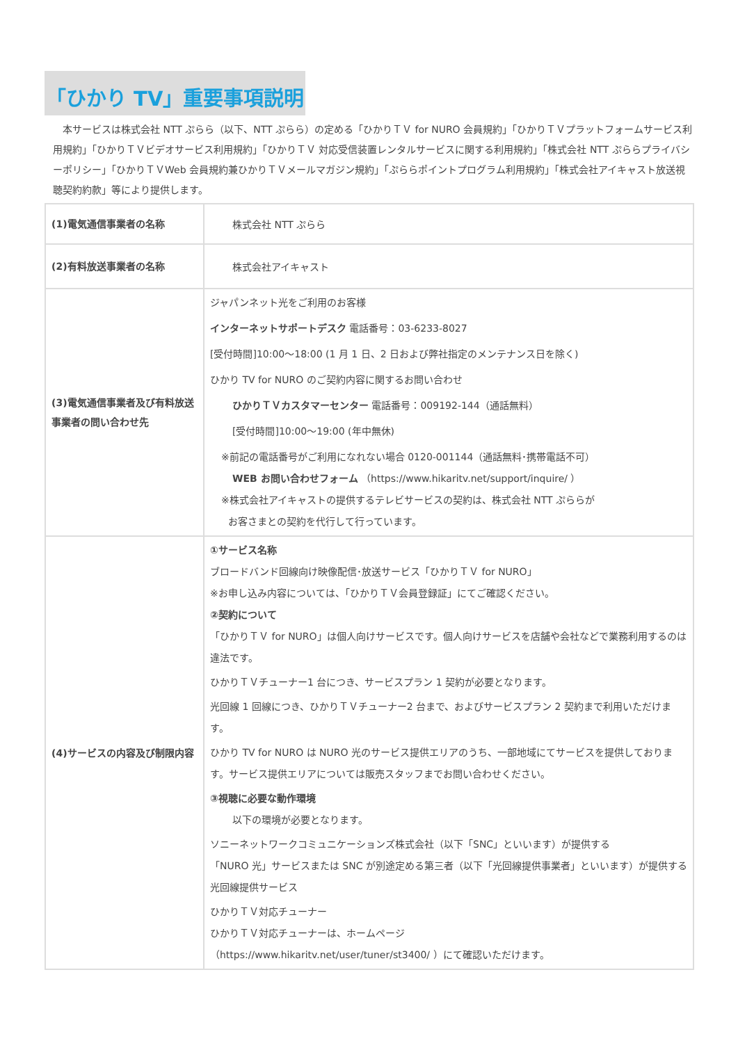「ひかり TV」重要事項説明
　本サービスは株式会社 NTT ぷらら（以下、NTT ぷらら）の定める「ひかりＴＶ for NURO 会員規約」「ひかりＴＶプラットフォームサービス利用規約」「ひかりＴＶビデオサービス利用規約」「ひかりＴＶ 対応受信装置レンタルサービスに関する利用規約」「株式会社 NTT ぷららプライバシーポリシー」「ひかりＴＶWeb 会員規約兼ひかりＴＶメールマガジン規約」「ぷららポイントプログラム利用規約」「株式会社アイキャスト放送視聴契約約款」等により提供します。
| (1)電気通信事業者の名称 | 株式会社 NTT ぷらら |
| (2)有料放送事業者の名称 | 株式会社アイキャスト |
| (3)電気通信事業者及び有料放送事業者の問い合わせ先 | ジャパンネット光をご利用のお客様 インターネットサポートデスク 電話番号：03-6233-8027 [受付時間]10:00～18:00 (1 月 1 日、2 日および弊社指定のメンテナンス日を除く) ひかり TV for NURO のご契約内容に関するお問い合わせ ひかりＴＶカスタマーセンター 電話番号：009192-144（通話無料） [受付時間]10:00～19:00 (年中無休) ※前記の電話番号がご利用になれない場合 0120-001144（通話無料･携帯電話不可） WEB お問い合わせフォーム （https://www.hikaritv.net/support/inquire/ ） ※株式会社アイキャストの提供するテレビサービスの契約は、株式会社 NTT ぷららが お客さまとの契約を代行して行っています。 |
| (4)サービスの内容及び制限内容 | ①サービス名称 ブロードバンド回線向け映像配信･放送サービス「ひかりＴＶ for NURO」 ※お申し込み内容については、「ひかりＴＶ会員登録証」にてご確認ください。 ②契約について 「ひかりＴＶ for NURO」は個人向けサービスです。個人向けサービスを店舗や会社などで業務利用するのは違法です。 ひかりＴＶチューナー1 台につき、サービスプラン 1 契約が必要となります。 光回線 1 回線につき、ひかりＴＶチューナー2 台まで、およびサービスプラン 2 契約まで利用いただけます。 ひかり TV for NURO は NURO 光のサービス提供エリアのうち、一部地域にてサービスを提供しております。サービス提供エリアについては販売スタッフまでお問い合わせください。 ③視聴に必要な動作環境 以下の環境が必要となります。 ソニーネットワークコミュニケーションズ株式会社（以下「SNC」といいます）が提供する 「NURO 光」サービスまたは SNC が別途定める第三者（以下「光回線提供事業者」といいます）が提供する光回線提供サービス ひかりＴＶ対応チューナー ひかりＴＶ対応チューナーは、ホームページ （https://www.hikaritv.net/user/tuner/st3400/ ）にて確認いただけます。 |